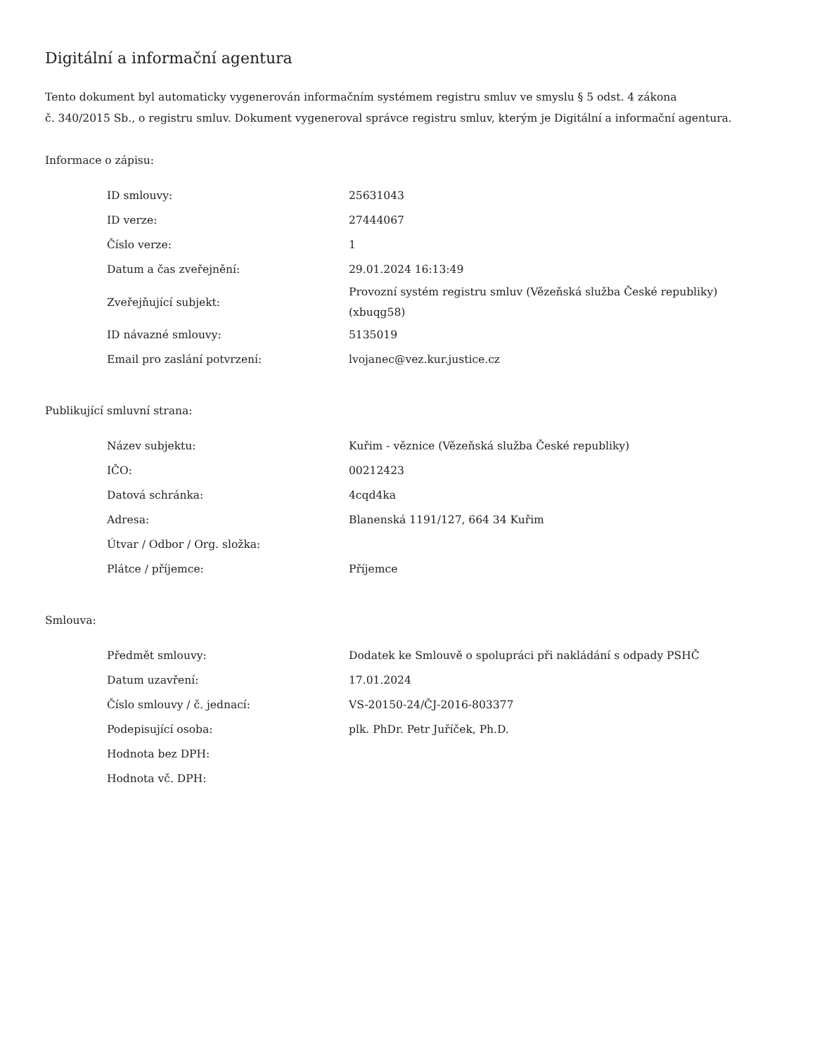Digitální a informační agentura
Tento dokument byl automaticky vygenerován informačním systémem registru smluv ve smyslu § 5 odst. 4 zákona
č. 340/2015 Sb., o registru smluv. Dokument vygeneroval správce registru smluv, kterým je Digitální a informační agentura.
Informace o zápisu:
| ID smlouvy: | 25631043 |
| ID verze: | 27444067 |
| Číslo verze: | 1 |
| Datum a čas zveřejnění: | 29.01.2024 16:13:49 |
| Zveřejňující subjekt: | Provozní systém registru smluv (Vězeňská služba České republiky) (xbuqg58) |
| ID návazné smlouvy: | 5135019 |
| Email pro zaslání potvrzení: | lvojanec@vez.kur.justice.cz |
Publikující smluvní strana:
| Název subjektu: | Kuřim - věznice (Vězeňská služba České republiky) |
| IČO: | 00212423 |
| Datová schránka: | 4cqd4ka |
| Adresa: | Blanenská 1191/127, 664 34 Kuřim |
| Útvar / Odbor / Org. složka: | |
| Plátce / příjemce: | Příjemce |
Smlouva:
| Předmět smlouvy: | Dodatek ke Smlouvě o spolupráci při nakládání s odpady PSHČ |
| Datum uzavření: | 17.01.2024 |
| Číslo smlouvy / č. jednací: | VS-20150-24/ČJ-2016-803377 |
| Podepisující osoba: | plk. PhDr. Petr Juříček, Ph.D. |
| Hodnota bez DPH: | |
| Hodnota vč. DPH: | |